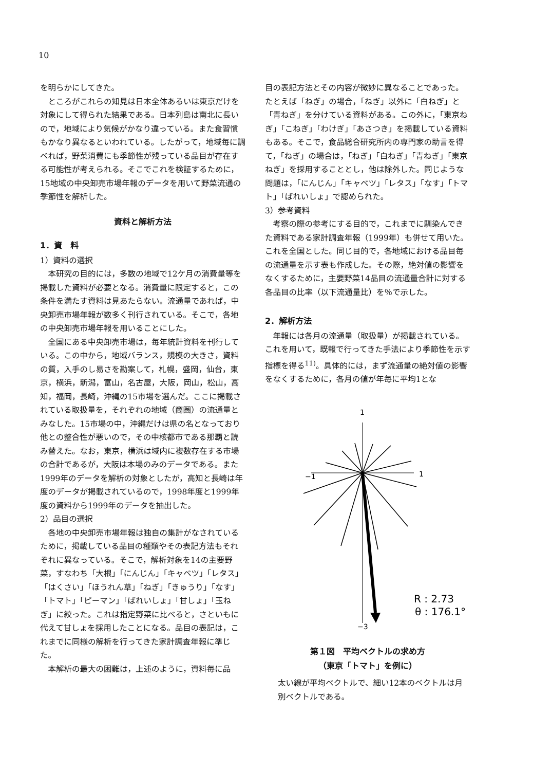10
を明らかにしてきた。
ところがこれらの知見は日本全体あるいは東京だけを対象にして得られた結果である。日本列島は南北に長いので，地域により気候がかなり違っている。また食習慣もかなり異なるといわれている。したがって，地域毎に調べれば，野菜消費にも季節性が残っている品目が存在する可能性が考えられる。そこでこれを検証するために，15地域の中央卸売市場年報のデータを用いて野菜流通の季節性を解析した。
資料と解析方法
1．資　料
1）資料の選択
本研究の目的には，多数の地域で12ケ月の消費量等を掲載した資料が必要となる。消費量に限定すると，この条件を満たす資料は見あたらない。流通量であれば，中央卸売市場年報が数多く刊行されている。そこで，各地の中央卸売市場年報を用いることにした。
全国にある中央卸売市場は，毎年統計資料を刊行している。この中から，地域バランス，規模の大きさ，資料の質，入手のし易さを勘案して，札幌，盛岡，仙台，東京，横浜，新潟，富山，名古屋，大阪，岡山，松山，高知，福岡，長崎，沖縄の15市場を選んだ。ここに掲載されている取扱量を，それぞれの地域（商圏）の流通量とみなした。15市場の中，沖縄だけは県の名となっており他との整合性が悪いので，その中核都市である那覇と読み替えた。なお，東京，横浜は域内に複数存在する市場の合計であるが，大阪は本場のみのデータである。また1999年のデータを解析の対象としたが，高知と長崎は年度のデータが掲載されているので，1998年度と1999年度の資料から1999年のデータを抽出した。
2）品目の選択
各地の中央卸売市場年報は独自の集計がなされているために，掲載している品目の種類やその表記方法もそれぞれに異なっている。そこで，解析対象を14の主要野菜，すなわち「大根」「にんじん」「キャベツ」「レタス」「はくさい」「ほうれん草」「ねぎ」「きゅうり」「なす」「トマト」「ピーマン」「ばれいしょ」「甘しょ」「玉ねぎ」に絞った。これは指定野菜に比べると，さといもに代えて甘しょを採用したことになる。品目の表記は，これまでに同様の解析を行ってきた家計調査年報に準じた。
本解析の最大の困難は，上述のように，資料毎に品
目の表記方法とその内容が微妙に異なることであった。たとえば「ねぎ」の場合，「ねぎ」以外に「白ねぎ」と「青ねぎ」を分けている資料がある。この外に，「東京ねぎ」「こねぎ」「わけぎ」「あさつき」を掲載している資料もある。そこで，食品総合研究所内の専門家の助言を得て，「ねぎ」の場合は，「ねぎ」「白ねぎ」「青ねぎ」「東京ねぎ」を採用することとし，他は除外した。同じような問題は，「にんじん」「キャベツ」「レタス」「なす」「トマト」「ばれいしょ」で認められた。
3）参考資料
考察の際の参考にする目的で，これまでに馴染んできた資料である家計調査年報（1999年）も併せて用いた。これを全国とした。同じ目的で，各地域における品目毎の流通量を示す表も作成した。その際，絶対値の影響をなくするために，主要野菜14品目の流通量合計に対する各品目の比率（以下流通量比）を％で示した。
2．解析方法
年報には各月の流通量（取扱量）が掲載されている。これを用いて，既報で行ってきた手法により季節性を示す指標を得る<sup>11)</sup>。具体的には，まず流通量の絶対値の影響をなくするために，各月の値が年毎に平均1とな
1
−1
1
−3
R : 2.73
θ : 176.1°
第１図　平均ベクトルの求め方
（東京「トマト」を例に）
太い線が平均ベクトルで、細い12本のベクトルは月別ベクトルである。